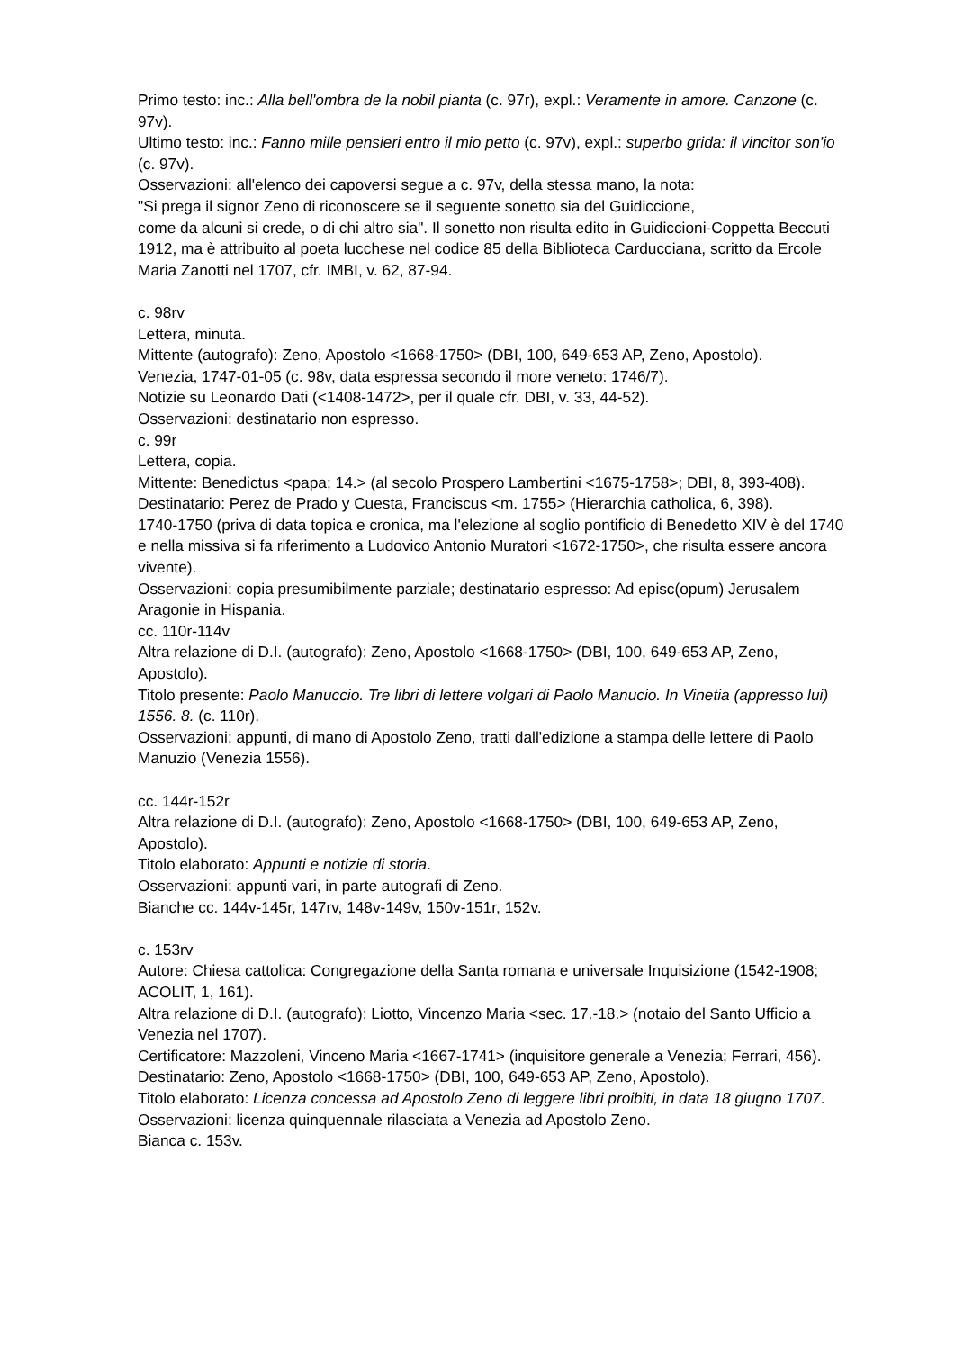Primo testo: inc.: Alla bell'ombra de la nobil pianta (c. 97r), expl.: Veramente in amore. Canzone (c. 97v).
Ultimo testo: inc.: Fanno mille pensieri entro il mio petto (c. 97v), expl.: superbo grida: il vincitor son'io (c. 97v).
Osservazioni: all'elenco dei capoversi segue a c. 97v, della stessa mano, la nota:
"Si prega il signor Zeno di riconoscere se il seguente sonetto sia del Guidiccione,
come da alcuni si crede, o di chi altro sia". Il sonetto non risulta edito in Guidiccioni-Coppetta Beccuti 1912, ma è attribuito al poeta lucchese nel codice 85 della Biblioteca Carducciana, scritto da Ercole Maria Zanotti nel 1707, cfr. IMBI, v. 62, 87-94.
c. 98rv
Lettera, minuta.
Mittente (autografo): Zeno, Apostolo <1668-1750> (DBI, 100, 649-653 AP, Zeno, Apostolo).
Venezia, 1747-01-05 (c. 98v, data espressa secondo il more veneto: 1746/7).
Notizie su Leonardo Dati (<1408-1472>, per il quale cfr. DBI, v. 33, 44-52).
Osservazioni: destinatario non espresso.
c. 99r
Lettera, copia.
Mittente: Benedictus <papa; 14.> (al secolo Prospero Lambertini <1675-1758>; DBI, 8, 393-408).
Destinatario: Perez de Prado y Cuesta, Franciscus <m. 1755> (Hierarchia catholica, 6, 398).
1740-1750 (priva di data topica e cronica, ma l'elezione al soglio pontificio di Benedetto XIV è del 1740 e nella missiva si fa riferimento a Ludovico Antonio Muratori <1672-1750>, che risulta essere ancora vivente).
Osservazioni: copia presumibilmente parziale; destinatario espresso: Ad episc(opum) Jerusalem Aragonie in Hispania.
cc. 110r-114v
Altra relazione di D.I. (autografo): Zeno, Apostolo <1668-1750> (DBI, 100, 649-653 AP, Zeno, Apostolo).
Titolo presente: Paolo Manuccio. Tre libri di lettere volgari di Paolo Manucio. In Vinetia (appresso lui) 1556. 8. (c. 110r).
Osservazioni: appunti, di mano di Apostolo Zeno, tratti dall'edizione a stampa delle lettere di Paolo Manuzio (Venezia 1556).
cc. 144r-152r
Altra relazione di D.I. (autografo): Zeno, Apostolo <1668-1750> (DBI, 100, 649-653 AP, Zeno, Apostolo).
Titolo elaborato: Appunti e notizie di storia.
Osservazioni: appunti vari, in parte autografi di Zeno.
Bianche cc. 144v-145r, 147rv, 148v-149v, 150v-151r, 152v.
c. 153rv
Autore: Chiesa cattolica: Congregazione della Santa romana e universale Inquisizione (1542-1908; ACOLIT, 1, 161).
Altra relazione di D.I. (autografo): Liotto, Vincenzo Maria <sec. 17.-18.> (notaio del Santo Ufficio a Venezia nel 1707).
Certificatore: Mazzoleni, Vinceno Maria <1667-1741> (inquisitore generale a Venezia; Ferrari, 456).
Destinatario: Zeno, Apostolo <1668-1750> (DBI, 100, 649-653 AP, Zeno, Apostolo).
Titolo elaborato: Licenza concessa ad Apostolo Zeno di leggere libri proibiti, in data 18 giugno 1707.
Osservazioni: licenza quinquennale rilasciata a Venezia ad Apostolo Zeno.
Bianca c. 153v.